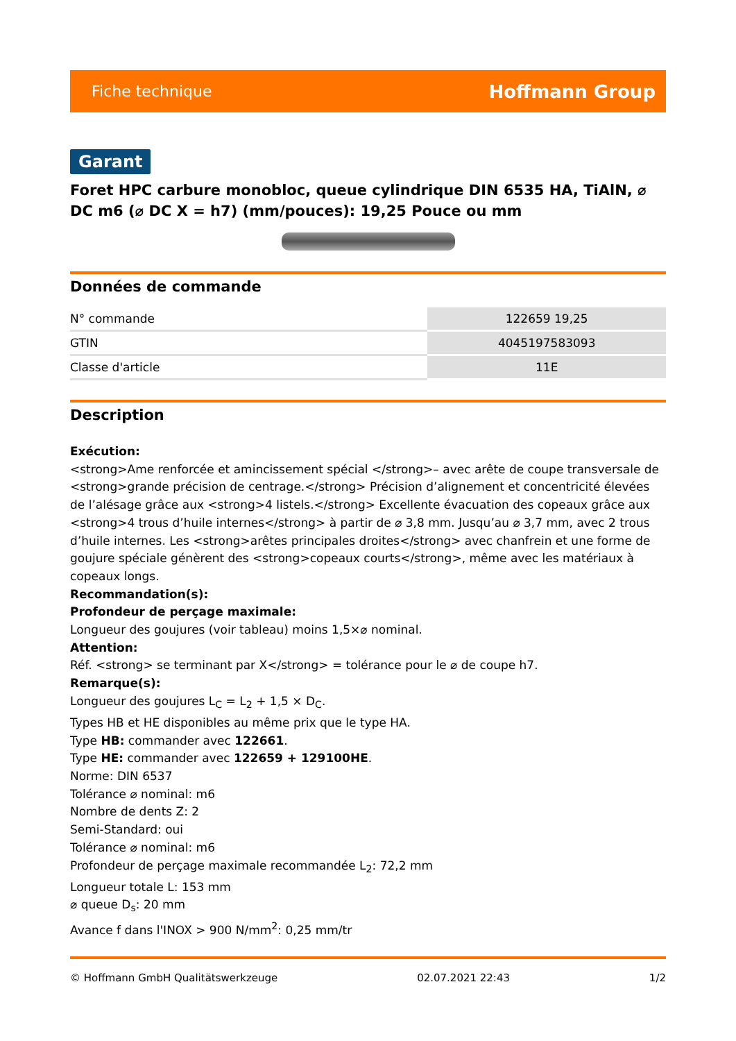Fiche technique Hoffmann Group
Garant
Foret HPC carbure monobloc, queue cylindrique DIN 6535 HA, TiAlN, ⌀ DC m6 (⌀ DC X = h7) (mm/pouces): 19,25 Pouce ou mm
Données de commande
| N° commande | 122659 19,25 |
| GTIN | 4045197583093 |
| Classe d'article | 11E |
Description
Exécution:
<strong>Ame renforcée et amincissement spécial </strong>– avec arête de coupe transversale de <strong>grande précision de centrage.</strong> Précision d’alignement et concentricité élevées de l’alésage grâce aux <strong>4 listels.</strong> Excellente évacuation des copeaux grâce aux <strong>4 trous d’huile internes</strong> à partir de ⌀ 3,8 mm. Jusqu’au ⌀ 3,7 mm, avec 2 trous d’huile internes. Les <strong>arêtes principales droites</strong> avec chanfrein et une forme de goujure spéciale génèrent des <strong>copeaux courts</strong>, même avec les matériaux à copeaux longs.
Recommandation(s):
Profondeur de perçage maximale:
Longueur des goujures (voir tableau) moins 1,5×⌀ nominal.
Attention:
Réf. <strong> se terminant par X</strong> = tolérance pour le ⌀ de coupe h7.
Remarque(s):
Longueur des goujures L<sub>C</sub> = L<sub>2</sub> + 1,5 × D<sub>C</sub>.
Types HB et HE disponibles au même prix que le type HA.
Type HB: commander avec 122661.
Type HE: commander avec 122659 + 129100HE.
Norme: DIN 6537
Tolérance ⌀ nominal: m6
Nombre de dents Z: 2
Semi-Standard: oui
Tolérance ⌀ nominal: m6
Profondeur de perçage maximale recommandée L<sub>2</sub>: 72,2 mm
Longueur totale L: 153 mm
⌀ queue D<sub>s</sub>: 20 mm
Avance f dans l'INOX > 900 N/mm<sup>2</sup>: 0,25 mm/tr
© Hoffmann GmbH Qualitätswerkzeuge 02.07.2021 22:43 1/2